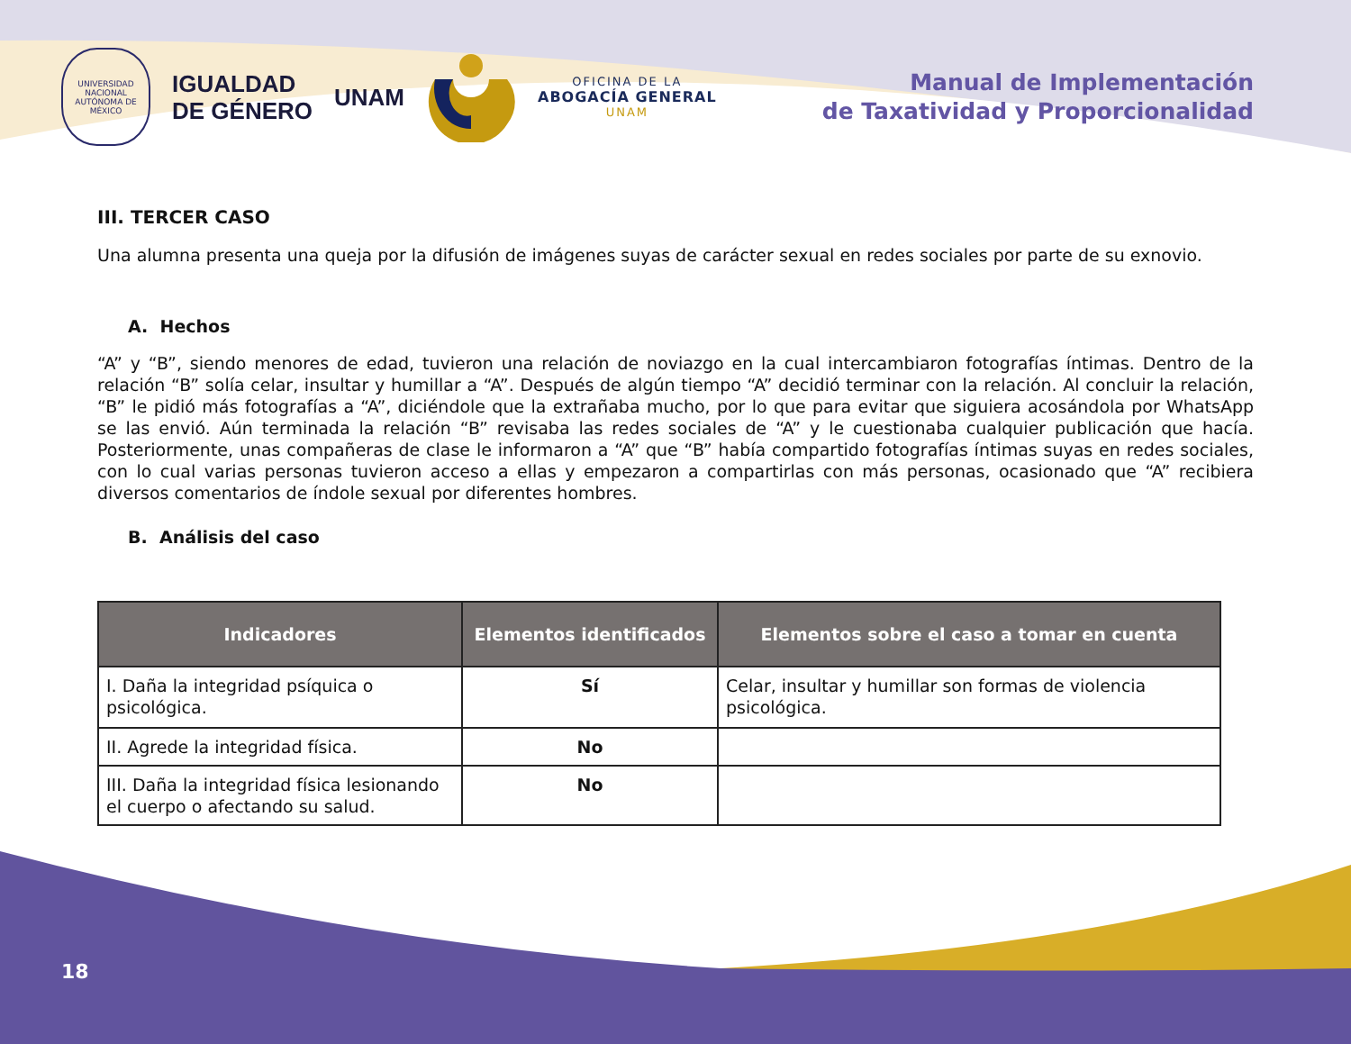UNIVERSIDAD NACIONAL AUTÓNOMA DE MÉXICO
IGUALDAD
DE GÉNERO
UNAM
OFICINA DE LA
ABOGACÍA GENERAL
UNAM
Manual de Implementación
de Taxatividad y Proporcionalidad
III. TERCER CASO
Una alumna presenta una queja por la difusión de imágenes suyas de carácter sexual en redes sociales por parte de su exnovio.
A. Hechos
“A” y “B”, siendo menores de edad, tuvieron una relación de noviazgo en la cual intercambiaron fotografías íntimas. Dentro de la relación “B” solía celar, insultar y humillar a “A”. Después de algún tiempo “A” decidió terminar con la relación. Al concluir la relación, “B” le pidió más fotografías a “A”, diciéndole que la extrañaba mucho, por lo que para evitar que siguiera acosándola por WhatsApp se las envió. Aún terminada la relación “B” revisaba las redes sociales de “A” y le cuestionaba cualquier publicación que hacía. Posteriormente, unas compañeras de clase le informaron a “A” que “B” había compartido fotografías íntimas suyas en redes sociales, con lo cual varias personas tuvieron acceso a ellas y empezaron a compartirlas con más personas, ocasionado que “A” recibiera diversos comentarios de índole sexual por diferentes hombres.
B. Análisis del caso
| Indicadores | Elementos identificados | Elementos sobre el caso a tomar en cuenta |
| --- | --- | --- |
| I. Daña la integridad psíquica o psicológica. | Sí | Celar, insultar y humillar son formas de violencia psicológica. |
| II. Agrede la integridad física. | No | |
| III. Daña la integridad física lesionando el cuerpo o afectando su salud. | No | |
18